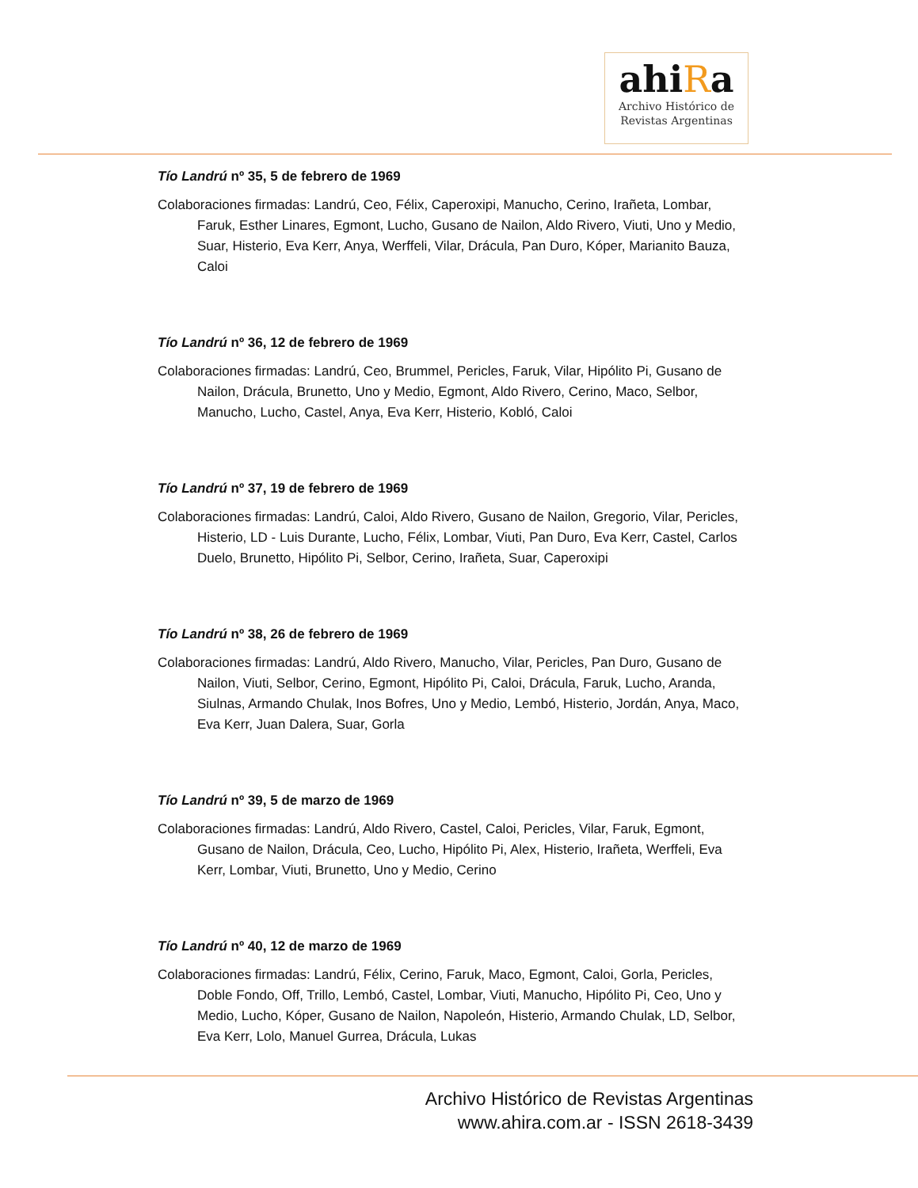ahiRa
Archivo Histórico de
Revistas Argentinas
Tío Landrú nº 35, 5 de febrero de 1969
Colaboraciones firmadas: Landrú, Ceo, Félix, Caperoxipi, Manucho, Cerino, Irañeta, Lombar, Faruk, Esther Linares, Egmont, Lucho, Gusano de Nailon, Aldo Rivero, Viuti, Uno y Medio, Suar, Histerio, Eva Kerr, Anya, Werffeli, Vilar, Drácula, Pan Duro, Kóper, Marianito Bauza, Caloi
Tío Landrú nº 36, 12 de febrero de 1969
Colaboraciones firmadas: Landrú, Ceo, Brummel, Pericles, Faruk, Vilar, Hipólito Pi, Gusano de Nailon, Drácula, Brunetto, Uno y Medio, Egmont, Aldo Rivero, Cerino, Maco, Selbor, Manucho, Lucho, Castel, Anya, Eva Kerr, Histerio, Kobló, Caloi
Tío Landrú nº 37, 19 de febrero de 1969
Colaboraciones firmadas: Landrú, Caloi, Aldo Rivero, Gusano de Nailon, Gregorio, Vilar, Pericles, Histerio, LD - Luis Durante, Lucho, Félix, Lombar, Viuti, Pan Duro, Eva Kerr, Castel, Carlos Duelo, Brunetto, Hipólito Pi, Selbor, Cerino, Irañeta, Suar, Caperoxipi
Tío Landrú nº 38, 26 de febrero de 1969
Colaboraciones firmadas: Landrú, Aldo Rivero, Manucho, Vilar, Pericles, Pan Duro, Gusano de Nailon, Viuti, Selbor, Cerino, Egmont, Hipólito Pi, Caloi, Drácula, Faruk, Lucho, Aranda, Siulnas, Armando Chulak, Inos Bofres, Uno y Medio, Lembó, Histerio, Jordán, Anya, Maco, Eva Kerr, Juan Dalera, Suar, Gorla
Tío Landrú nº 39, 5 de marzo de 1969
Colaboraciones firmadas: Landrú, Aldo Rivero, Castel, Caloi, Pericles, Vilar, Faruk, Egmont, Gusano de Nailon, Drácula, Ceo, Lucho, Hipólito Pi, Alex, Histerio, Irañeta, Werffeli, Eva Kerr, Lombar, Viuti, Brunetto, Uno y Medio, Cerino
Tío Landrú nº 40, 12 de marzo de 1969
Colaboraciones firmadas: Landrú, Félix, Cerino, Faruk, Maco, Egmont, Caloi, Gorla, Pericles, Doble Fondo, Off, Trillo, Lembó, Castel, Lombar, Viuti, Manucho, Hipólito Pi, Ceo, Uno y Medio, Lucho, Kóper, Gusano de Nailon, Napoleón, Histerio, Armando Chulak, LD, Selbor, Eva Kerr, Lolo, Manuel Gurrea, Drácula, Lukas
Archivo Histórico de Revistas Argentinas
www.ahira.com.ar - ISSN 2618-3439